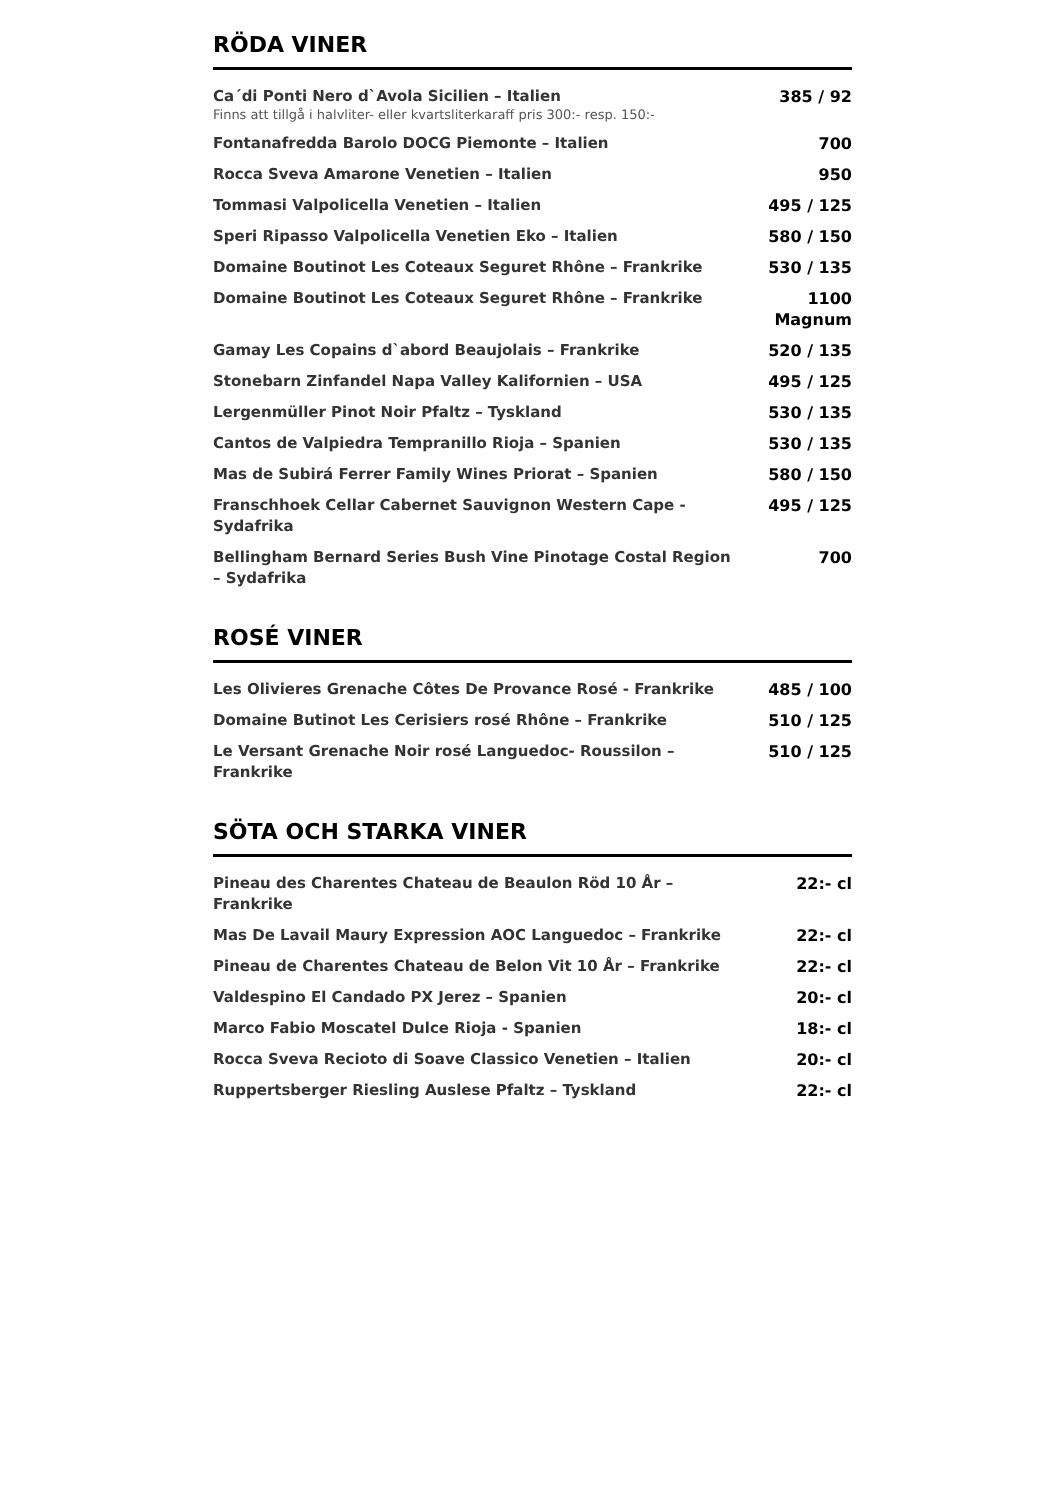RÖDA VINER
| Ca´di Ponti Nero d`Avola Sicilien – Italien Finns att tillgå i halvliter- eller kvartsliterkaraff pris 300:- resp. 150:- | 385 / 92 |
| Fontanafredda Barolo DOCG Piemonte – Italien | 700 |
| Rocca Sveva Amarone Venetien – Italien | 950 |
| Tommasi Valpolicella Venetien – Italien | 495 / 125 |
| Speri Ripasso Valpolicella Venetien Eko – Italien | 580 / 150 |
| Domaine Boutinot Les Coteaux Seguret Rhône – Frankrike | 530 / 135 |
| Domaine Boutinot Les Coteaux Seguret Rhône – Frankrike | 1100 Magnum |
| Gamay Les Copains d`abord Beaujolais – Frankrike | 520 / 135 |
| Stonebarn Zinfandel Napa Valley Kalifornien – USA | 495 / 125 |
| Lergenmüller Pinot Noir Pfaltz – Tyskland | 530 / 135 |
| Cantos de Valpiedra Tempranillo Rioja – Spanien | 530 / 135 |
| Mas de Subirá Ferrer Family Wines Priorat – Spanien | 580 / 150 |
| Franschhoek Cellar Cabernet Sauvignon Western Cape - Sydafrika | 495 / 125 |
| Bellingham Bernard Series Bush Vine Pinotage Costal Region – Sydafrika | 700 |
ROSÉ VINER
| Les Olivieres Grenache Côtes De Provance Rosé - Frankrike | 485 / 100 |
| Domaine Butinot Les Cerisiers rosé Rhône – Frankrike | 510 / 125 |
| Le Versant Grenache Noir rosé Languedoc- Roussilon – Frankrike | 510 / 125 |
SÖTA OCH STARKA VINER
| Pineau des Charentes Chateau de Beaulon Röd 10 År – Frankrike | 22:- cl |
| Mas De Lavail Maury Expression AOC Languedoc – Frankrike | 22:- cl |
| Pineau de Charentes Chateau de Belon Vit 10 År – Frankrike | 22:- cl |
| Valdespino El Candado PX Jerez – Spanien | 20:- cl |
| Marco Fabio Moscatel Dulce Rioja - Spanien | 18:- cl |
| Rocca Sveva Recioto di Soave Classico Venetien – Italien | 20:- cl |
| Ruppertsberger Riesling Auslese Pfaltz – Tyskland | 22:- cl |